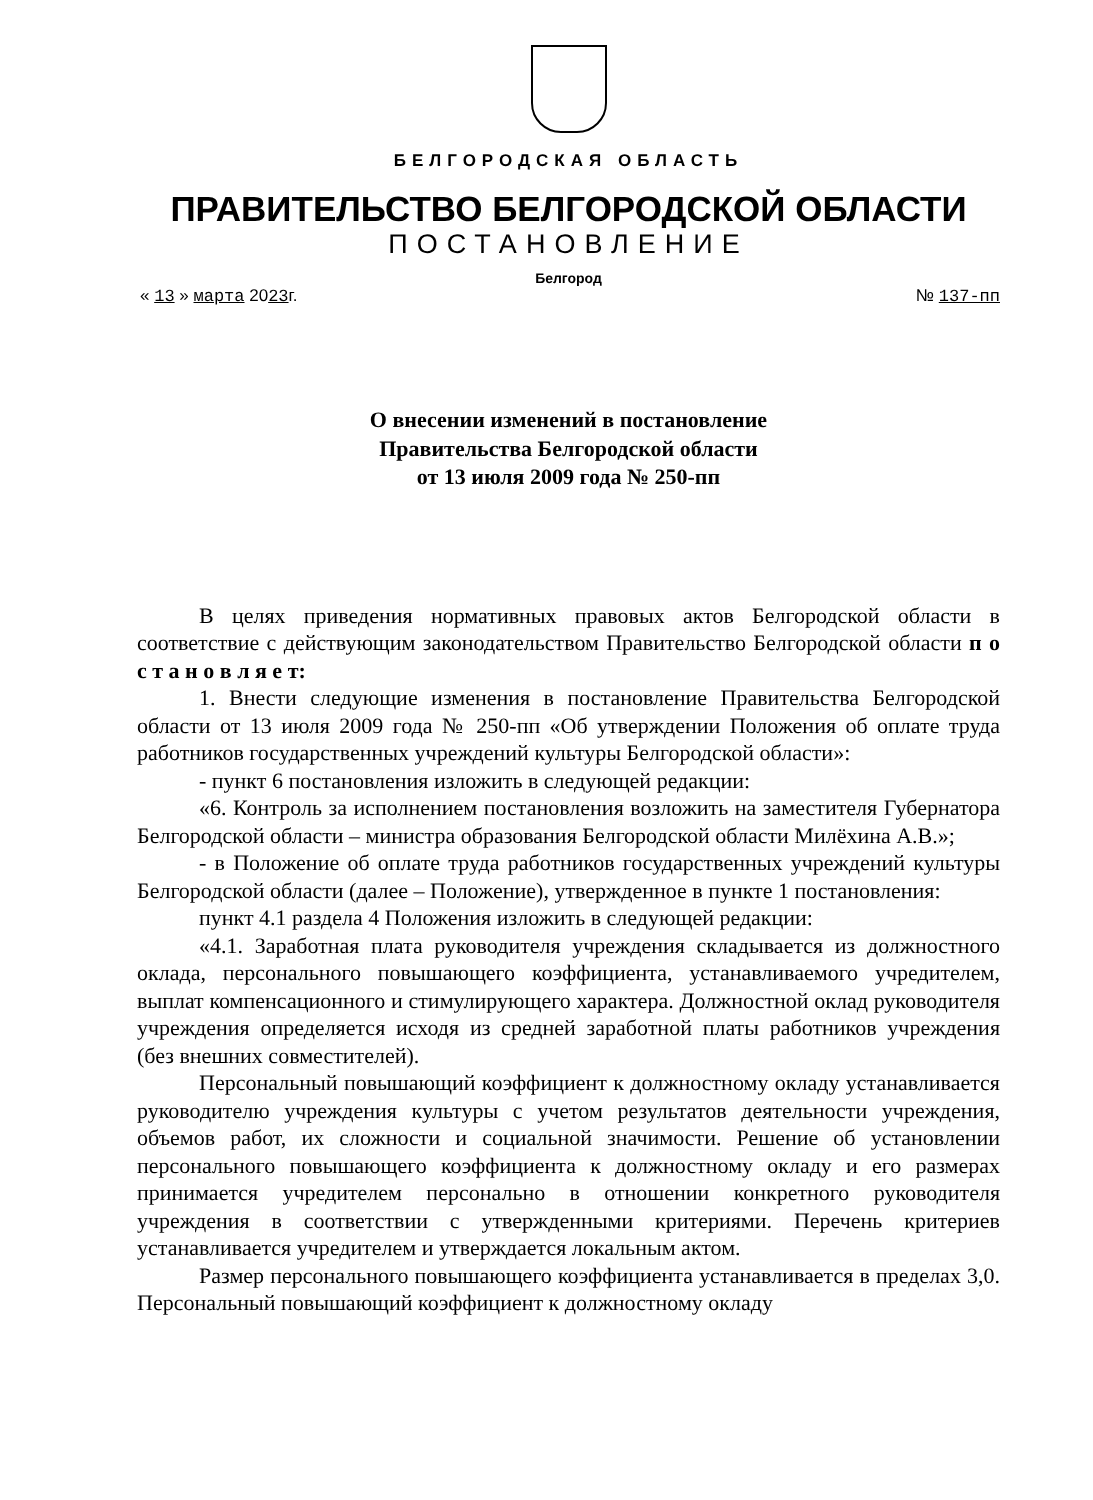БЕЛГОРОДСКАЯ ОБЛАСТЬ
ПРАВИТЕЛЬСТВО БЕЛГОРОДСКОЙ ОБЛАСТИ
ПОСТАНОВЛЕНИЕ
Белгород
« 13 » марта 2023г. № 137-пп
О внесении изменений в постановление
Правительства Белгородской области
от 13 июля 2009 года № 250-пп
В целях приведения нормативных правовых актов Белгородской области в соответствие с действующим законодательством Правительство Белгородской области п о с т а н о в л я е т:
1. Внести следующие изменения в постановление Правительства Белгородской области от 13 июля 2009 года № 250-пп «Об утверждении Положения об оплате труда работников государственных учреждений культуры Белгородской области»:
- пункт 6 постановления изложить в следующей редакции:
«6. Контроль за исполнением постановления возложить на заместителя Губернатора Белгородской области – министра образования Белгородской области Милёхина А.В.»;
- в Положение об оплате труда работников государственных учреждений культуры Белгородской области (далее – Положение), утвержденное в пункте 1 постановления:
пункт 4.1 раздела 4 Положения изложить в следующей редакции:
«4.1. Заработная плата руководителя учреждения складывается из должностного оклада, персонального повышающего коэффициента, устанавливаемого учредителем, выплат компенсационного и стимулирующего характера. Должностной оклад руководителя учреждения определяется исходя из средней заработной платы работников учреждения (без внешних совместителей).
Персональный повышающий коэффициент к должностному окладу устанавливается руководителю учреждения культуры с учетом результатов деятельности учреждения, объемов работ, их сложности и социальной значимости. Решение об установлении персонального повышающего коэффициента к должностному окладу и его размерах принимается учредителем персонально в отношении конкретного руководителя учреждения в соответствии с утвержденными критериями. Перечень критериев устанавливается учредителем и утверждается локальным актом.
Размер персонального повышающего коэффициента устанавливается в пределах 3,0. Персональный повышающий коэффициент к должностному окладу